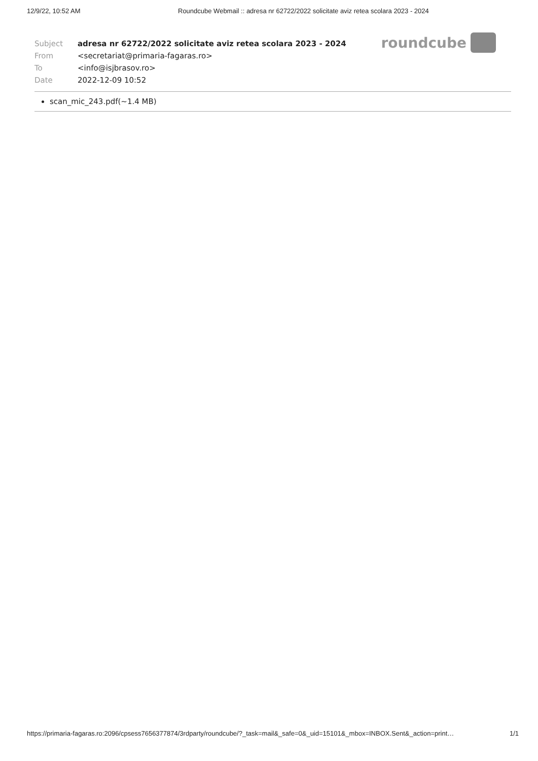12/9/22, 10:52 AM Roundcube Webmail :: adresa nr 62722/2022 solicitate aviz retea scolara 2023 - 2024
roundcube
| Subject | adresa nr 62722/2022 solicitate aviz retea scolara 2023 - 2024 |
| From | <secretariat@primaria-fagaras.ro> |
| To | <info@isjbrasov.ro> |
| Date | 2022-12-09 10:52 |
scan_mic_243.pdf(~1.4 MB)
https://primaria-fagaras.ro:2096/cpsess7656377874/3rdparty/roundcube/?_task=mail&_safe=0&_uid=15101&_mbox=INBOX.Sent&_action=print… 1/1